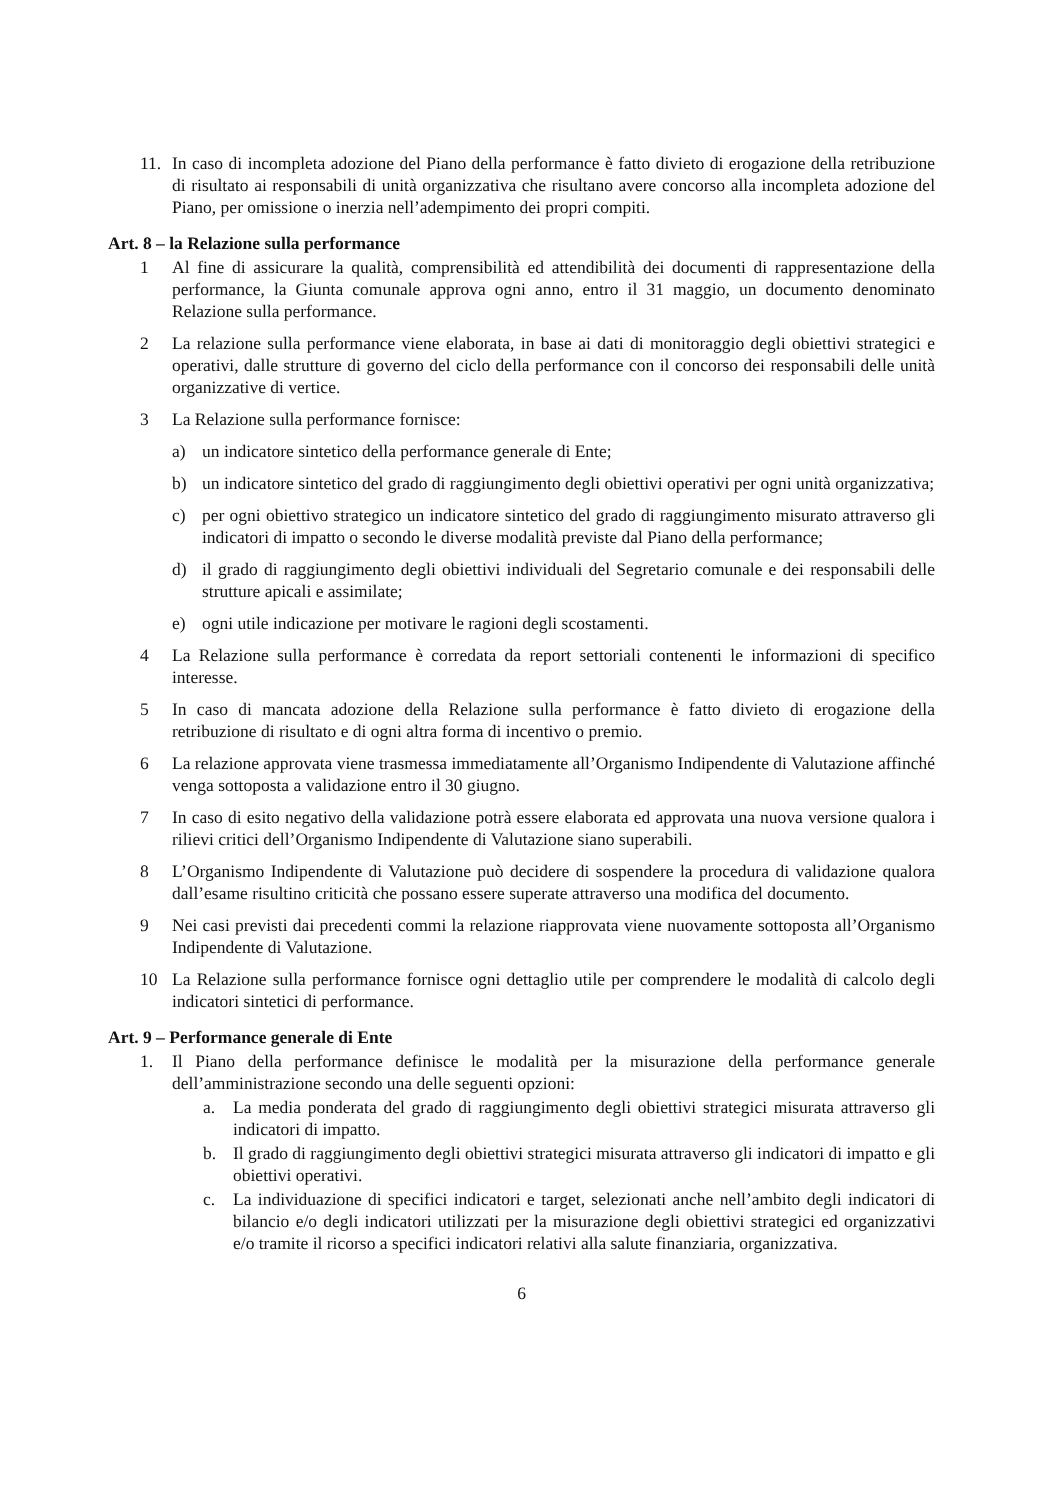11. In caso di incompleta adozione del Piano della performance è fatto divieto di erogazione della retribuzione di risultato ai responsabili di unità organizzativa che risultano avere concorso alla incompleta adozione del Piano, per omissione o inerzia nell’adempimento dei propri compiti.
Art. 8 – la Relazione sulla performance
1 Al fine di assicurare la qualità, comprensibilità ed attendibilità dei documenti di rappresentazione della performance, la Giunta comunale approva ogni anno, entro il 31 maggio, un documento denominato Relazione sulla performance.
2 La relazione sulla performance viene elaborata, in base ai dati di monitoraggio degli obiettivi strategici e operativi, dalle strutture di governo del ciclo della performance con il concorso dei responsabili delle unità organizzative di vertice.
3 La Relazione sulla performance fornisce:
a) un indicatore sintetico della performance generale di Ente;
b) un indicatore sintetico del grado di raggiungimento degli obiettivi operativi per ogni unità organizzativa;
c) per ogni obiettivo strategico un indicatore sintetico del grado di raggiungimento misurato attraverso gli indicatori di impatto o secondo le diverse modalità previste dal Piano della performance;
d) il grado di raggiungimento degli obiettivi individuali del Segretario comunale e dei responsabili delle strutture apicali e assimilate;
e) ogni utile indicazione per motivare le ragioni degli scostamenti.
4 La Relazione sulla performance è corredata da report settoriali contenenti le informazioni di specifico interesse.
5 In caso di mancata adozione della Relazione sulla performance è fatto divieto di erogazione della retribuzione di risultato e di ogni altra forma di incentivo o premio.
6 La relazione approvata viene trasmessa immediatamente all’Organismo Indipendente di Valutazione affinché venga sottoposta a validazione entro il 30 giugno.
7 In caso di esito negativo della validazione potrà essere elaborata ed approvata una nuova versione qualora i rilievi critici dell’Organismo Indipendente di Valutazione siano superabili.
8 L’Organismo Indipendente di Valutazione può decidere di sospendere la procedura di validazione qualora dall’esame risultino criticità che possano essere superate attraverso una modifica del documento.
9 Nei casi previsti dai precedenti commi la relazione riapprovata viene nuovamente sottoposta all’Organismo Indipendente di Valutazione.
10 La Relazione sulla performance fornisce ogni dettaglio utile per comprendere le modalità di calcolo degli indicatori sintetici di performance.
Art. 9 – Performance generale di Ente
1. Il Piano della performance definisce le modalità per la misurazione della performance generale dell’amministrazione secondo una delle seguenti opzioni:
a. La media ponderata del grado di raggiungimento degli obiettivi strategici misurata attraverso gli indicatori di impatto.
b. Il grado di raggiungimento degli obiettivi strategici misurata attraverso gli indicatori di impatto e gli obiettivi operativi.
c. La individuazione di specifici indicatori e target, selezionati anche nell’ambito degli indicatori di bilancio e/o degli indicatori utilizzati per la misurazione degli obiettivi strategici ed organizzativi e/o tramite il ricorso a specifici indicatori relativi alla salute finanziaria, organizzativa.
6